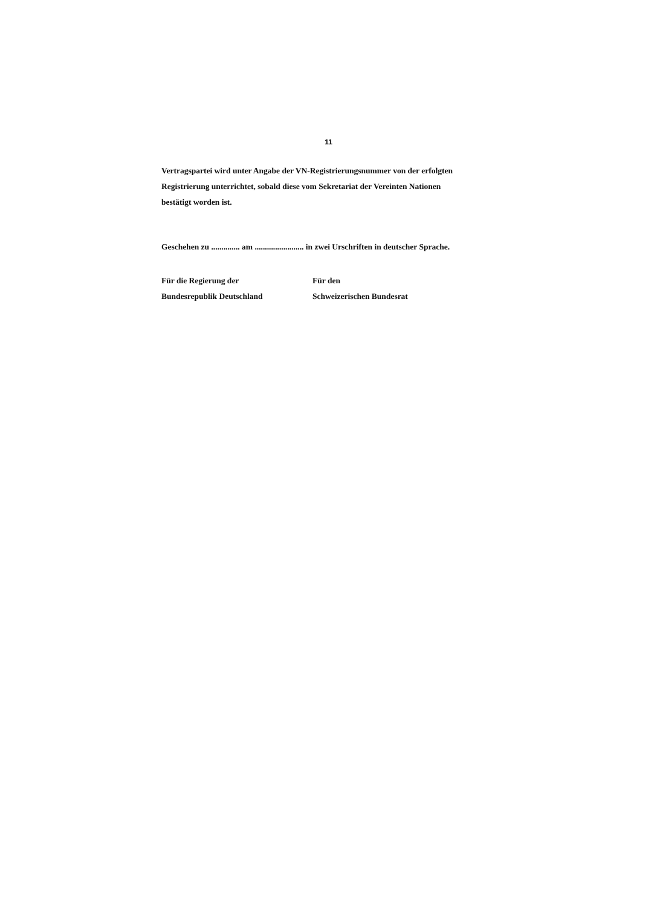11
Vertragspartei wird unter Angabe der VN-Registrierungsnummer von der erfolgten Registrierung unterrichtet, sobald diese vom Sekretariat der Vereinten Nationen bestätigt worden ist.
Geschehen zu .............. am ........................ in zwei Urschriften in deutscher Sprache.
Für die Regierung der
Bundesrepublik Deutschland
Für den
Schweizerischen Bundesrat